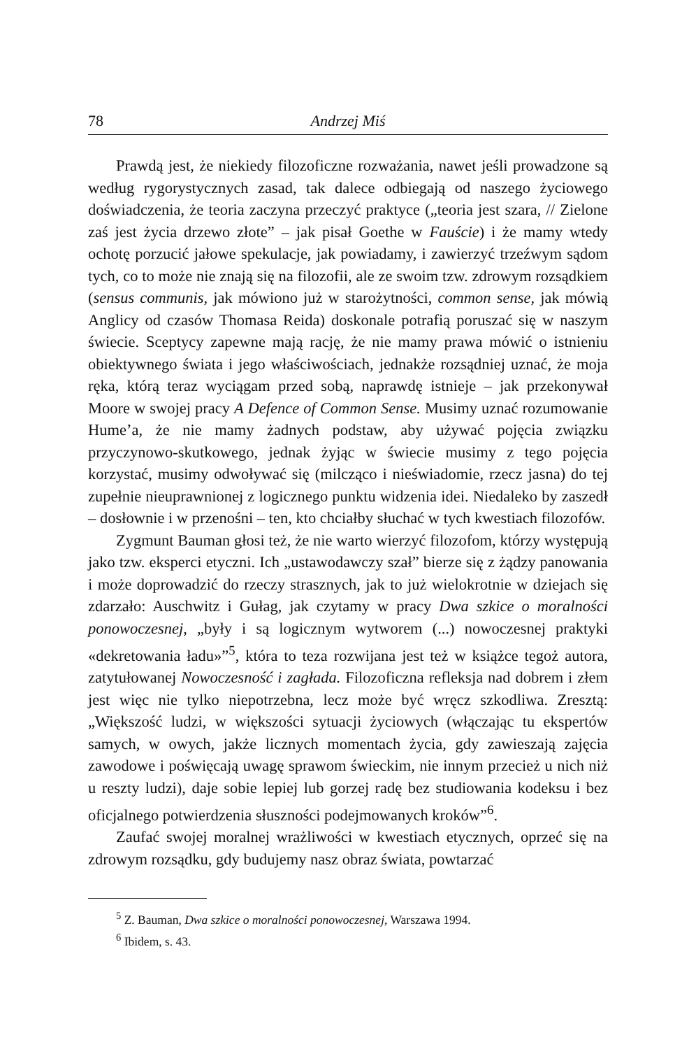78 Andrzej Miś
Prawdą jest, że niekiedy filozoficzne rozważania, nawet jeśli prowadzone są według rygorystycznych zasad, tak dalece odbiegają od naszego życiowego doświadczenia, że teoria zaczyna przeczyć praktyce („teoria jest szara, // Zielone zaś jest życia drzewo złote” – jak pisał Goethe w Fauście) i że mamy wtedy ochotę porzucić jałowe spekulacje, jak powiadamy, i zawierzyć trzeźwym sądom tych, co to może nie znają się na filozofii, ale ze swoim tzw. zdrowym rozsądkiem (sensus communis, jak mówiono już w starożytności, common sense, jak mówią Anglicy od czasów Thomasa Reida) doskonale potrafią poruszać się w naszym świecie. Sceptycy zapewne mają rację, że nie mamy prawa mówić o istnieniu obiektywnego świata i jego właściwościach, jednakże rozsądniej uznać, że moja ręka, którą teraz wyciągam przed sobą, naprawdę istnieje – jak przekonywał Moore w swojej pracy A Defence of Common Sense. Musimy uznać rozumowanie Hume’a, że nie mamy żadnych podstaw, aby używać pojęcia związku przyczynowo-skutkowego, jednak żyjąc w świecie musimy z tego pojęcia korzystać, musimy odwoływać się (milcząco i nieświadomie, rzecz jasna) do tej zupełnie nieuprawnionej z logicznego punktu widzenia idei. Niedaleko by zaszedł – dosłownie i w przenośni – ten, kto chciałby słuchać w tych kwestiach filozofów.
Zygmunt Bauman głosi też, że nie warto wierzyć filozofom, którzy występują jako tzw. eksperci etyczni. Ich „ustawodawczy szał” bierze się z żądzy panowania i może doprowadzić do rzeczy strasznych, jak to już wielokrotnie w dziejach się zdarzało: Auschwitz i Gułag, jak czytamy w pracy Dwa szkice o moralności ponowoczesnej, „były i są logicznym wytworem (...) nowoczesnej praktyki «dekretowania ładu»”<sup>5</sup>, która to teza rozwijana jest też w książce tegoż autora, zatytułowanej Nowoczesność i zagłada. Filozoficzna refleksja nad dobrem i złem jest więc nie tylko niepotrzebna, lecz może być wręcz szkodliwa. Zresztą: „Większość ludzi, w większości sytuacji życiowych (włączając tu ekspertów samych, w owych, jakże licznych momentach życia, gdy zawieszają zajęcia zawodowe i poświęcają uwagę sprawom świeckim, nie innym przecież u nich niż u reszty ludzi), daje sobie lepiej lub gorzej radę bez studiowania kodeksu i bez oficjalnego potwierdzenia słuszności podejmowanych kroków”<sup>6</sup>.
Zaufać swojej moralnej wrażliwości w kwestiach etycznych, oprzeć się na zdrowym rozsądku, gdy budujemy nasz obraz świata, powtarzać
<sup>5</sup> Z. Bauman, Dwa szkice o moralności ponowoczesnej, Warszawa 1994.
<sup>6</sup> Ibidem, s. 43.